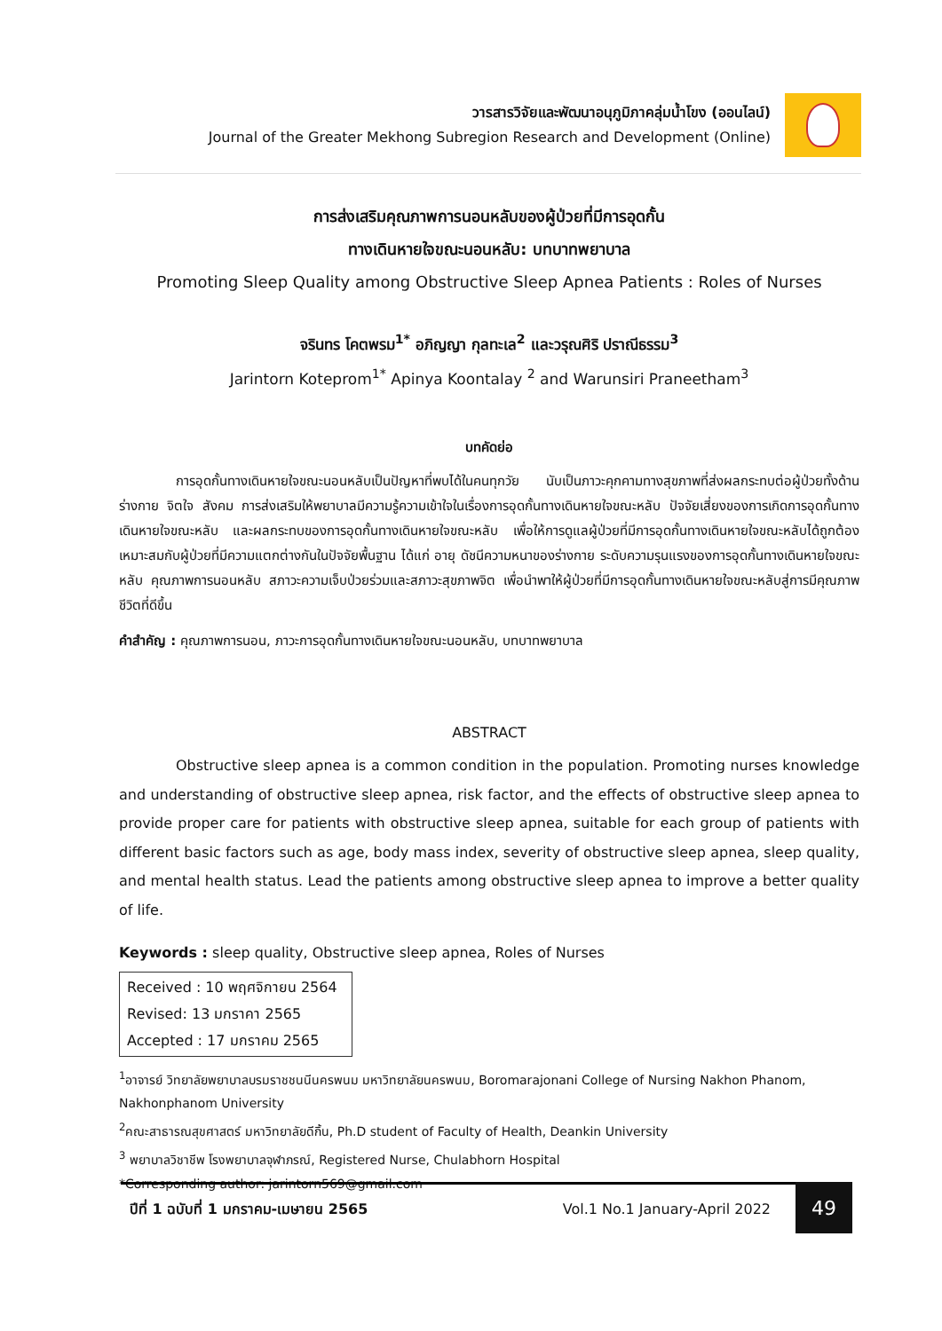วารสารวิจัยและพัฒนาอนุภูมิภาคลุ่มน้ำโขง (ออนไลน์)
Journal of the Greater Mekhong Subregion Research and Development (Online)
การส่งเสริมคุณภาพการนอนหลับของผู้ป่วยที่มีการอุดกั้น
ทางเดินหายใจขณะนอนหลับ: บทบาทพยาบาล
Promoting Sleep Quality among Obstructive Sleep Apnea Patients : Roles of Nurses
จรินทร โคตพรม<sup>1*</sup> อภิญญา กุลทะเล<sup>2</sup> และวรุณศิริ ปราณีธรรม<sup>3</sup>
Jarintorn Koteprom<sup>1*</sup> Apinya Koontalay <sup>2</sup> and Warunsiri Praneetham<sup>3</sup>
บทคัดย่อ
การอุดกั้นทางเดินหายใจขณะนอนหลับเป็นปัญหาที่พบได้ในคนทุกวัย นับเป็นภาวะคุกคามทางสุขภาพที่ส่งผลกระทบต่อผู้ป่วยทั้งด้านร่างกาย จิตใจ สังคม การส่งเสริมให้พยาบาลมีความรู้ความเข้าใจในเรื่องการอุดกั้นทางเดินหายใจขณะหลับ ปัจจัยเสี่ยงของการเกิดการอุดกั้นทางเดินหายใจขณะหลับ และผลกระทบของการอุดกั้นทางเดินหายใจขณะหลับ เพื่อให้การดูแลผู้ป่วยที่มีการอุดกั้นทางเดินหายใจขณะหลับได้ถูกต้องเหมาะสมกับผู้ป่วยที่มีความแตกต่างกันในปัจจัยพื้นฐาน ได้แก่ อายุ ดัชนีความหนาของร่างกาย ระดับความรุนแรงของการอุดกั้นทางเดินหายใจขณะหลับ คุณภาพการนอนหลับ สภาวะความเจ็บป่วยร่วมและสภาวะสุขภาพจิต เพื่อนำพาให้ผู้ป่วยที่มีการอุดกั้นทางเดินหายใจขณะหลับสู่การมีคุณภาพชีวิตที่ดีขึ้น
คำสำคัญ : คุณภาพการนอน, ภาวะการอุดกั้นทางเดินหายใจขณะนอนหลับ, บทบาทพยาบาล
ABSTRACT
Obstructive sleep apnea is a common condition in the population. Promoting nurses knowledge and understanding of obstructive sleep apnea, risk factor, and the effects of obstructive sleep apnea to provide proper care for patients with obstructive sleep apnea, suitable for each group of patients with different basic factors such as age, body mass index, severity of obstructive sleep apnea, sleep quality, and mental health status. Lead the patients among obstructive sleep apnea to improve a better quality of life.
Keywords : sleep quality, Obstructive sleep apnea, Roles of Nurses
Received : 10 พฤศจิกายน 2564
Revised: 13 มกราคา 2565
Accepted : 17 มกราคม 2565
<sup>1</sup> อาจารย์ วิทยาลัยพยาบาลบรมราชชนนีนครพนม มหาวิทยาลัยนครพนม, Boromarajonani College of Nursing Nakhon Phanom, Nakhonphanom University
<sup>2</sup> คณะสาธารณสุขศาสตร์ มหาวิทยาลัยดีกิ้น, Ph.D student of Faculty of Health, Deankin University
<sup>3</sup> พยาบาลวิชาชีพ โรงพยาบาลจุฬาภรณ์, Registered Nurse, Chulabhorn Hospital
*Corresponding author: jarintorn569@gmail.com
ปีที่ 1 ฉบับที่ 1 มกราคม-เมษายน 2565
Vol.1 No.1 January-April 2022
49